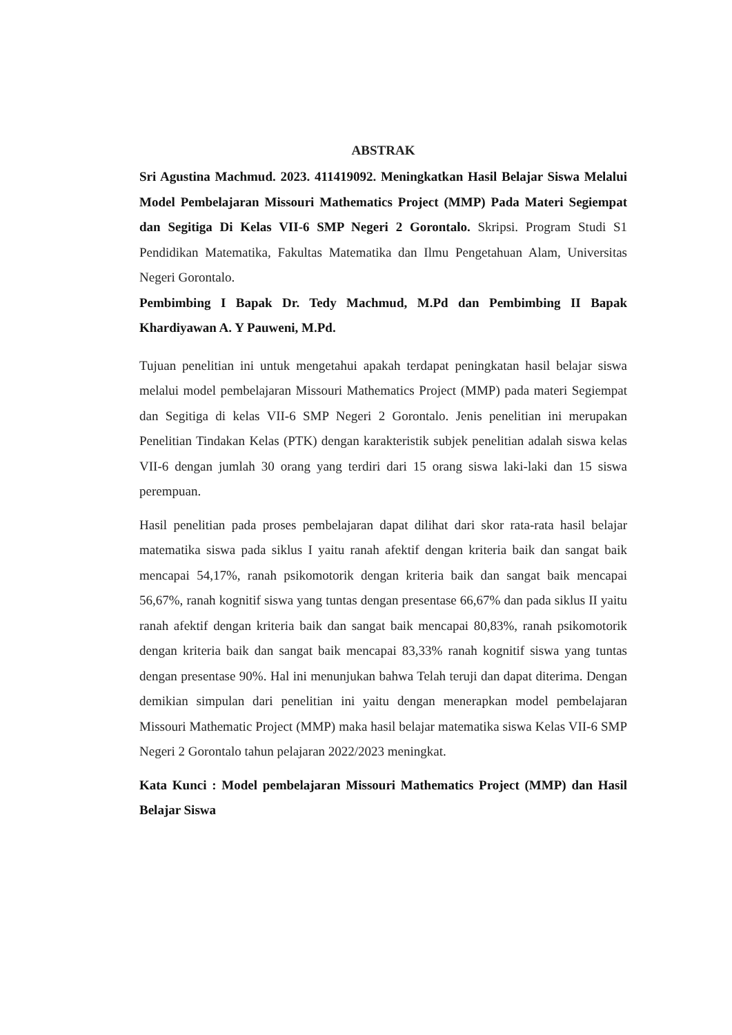ABSTRAK
Sri Agustina Machmud. 2023. 411419092. Meningkatkan Hasil Belajar Siswa Melalui Model Pembelajaran Missouri Mathematics Project (MMP) Pada Materi Segiempat dan Segitiga Di Kelas VII-6 SMP Negeri 2 Gorontalo. Skripsi. Program Studi S1 Pendidikan Matematika, Fakultas Matematika dan Ilmu Pengetahuan Alam, Universitas Negeri Gorontalo.
Pembimbing I Bapak Dr. Tedy Machmud, M.Pd dan Pembimbing II Bapak Khardiyawan A. Y Pauweni, M.Pd.
Tujuan penelitian ini untuk mengetahui apakah terdapat peningkatan hasil belajar siswa melalui model pembelajaran Missouri Mathematics Project (MMP) pada materi Segiempat dan Segitiga di kelas VII-6 SMP Negeri 2 Gorontalo. Jenis penelitian ini merupakan Penelitian Tindakan Kelas (PTK) dengan karakteristik subjek penelitian adalah siswa kelas VII-6 dengan jumlah 30 orang yang terdiri dari 15 orang siswa laki-laki dan 15 siswa perempuan.
Hasil penelitian pada proses pembelajaran dapat dilihat dari skor rata-rata hasil belajar matematika siswa pada siklus I yaitu ranah afektif dengan kriteria baik dan sangat baik mencapai 54,17%, ranah psikomotorik dengan kriteria baik dan sangat baik mencapai 56,67%, ranah kognitif siswa yang tuntas dengan presentase 66,67% dan pada siklus II yaitu ranah afektif dengan kriteria baik dan sangat baik mencapai 80,83%, ranah psikomotorik dengan kriteria baik dan sangat baik mencapai 83,33% ranah kognitif siswa yang tuntas dengan presentase 90%. Hal ini menunjukan bahwa Telah teruji dan dapat diterima. Dengan demikian simpulan dari penelitian ini yaitu dengan menerapkan model pembelajaran Missouri Mathematic Project (MMP) maka hasil belajar matematika siswa Kelas VII-6 SMP Negeri 2 Gorontalo tahun pelajaran 2022/2023 meningkat.
Kata Kunci : Model pembelajaran Missouri Mathematics Project (MMP) dan Hasil Belajar Siswa